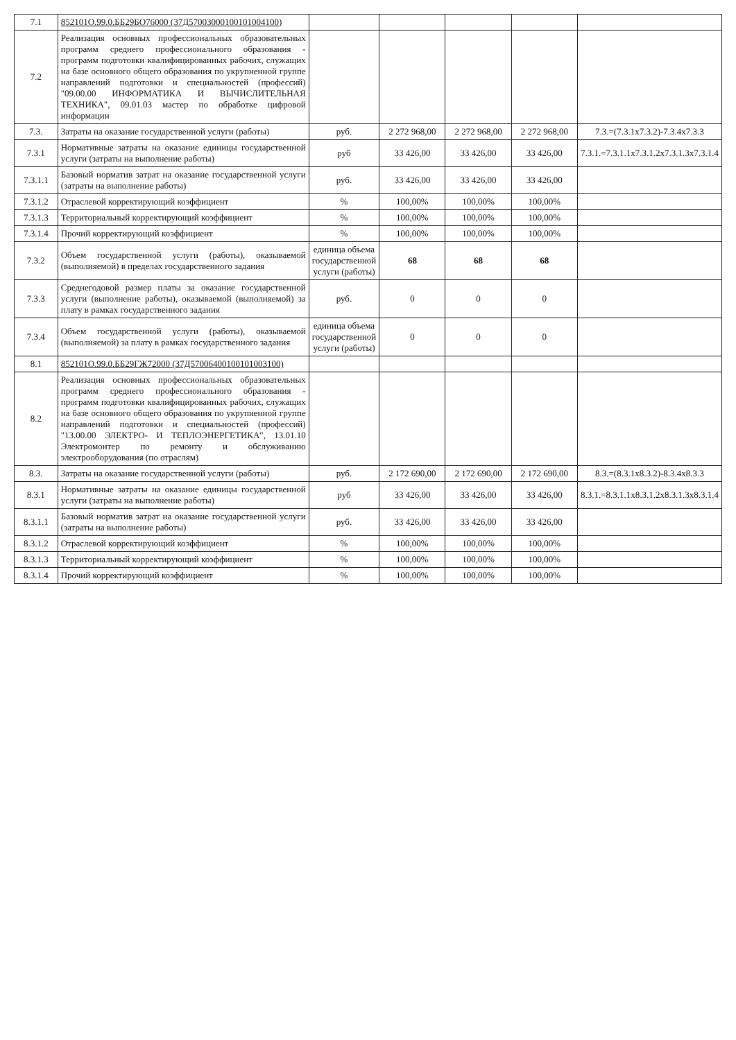| 7.1 | 852101О.99.0.ББ29БО76000 (37Д57003000100101004100) | | | | | |
| 7.2 | Реализация основных профессиональных образовательных программ среднего профессионального образования - программ подготовки квалифицированных рабочих, служащих на базе основного общего образования по укрупненной группе направлений подготовки и специальностей (профессий) "09.00.00 ИНФОРМАТИКА И ВЫЧИСЛИТЕЛЬНАЯ ТЕХНИКА", 09.01.03 мастер по обработке цифровой информации | | | | | |
| 7.3. | Затраты на оказание государственной услуги (работы) | руб. | 2 272 968,00 | 2 272 968,00 | 2 272 968,00 | 7.3.=(7.3.1x7.3.2)-7.3.4x7.3.3 |
| 7.3.1 | Нормативные затраты на оказание единицы государственной услуги (затраты на выполнение работы) | руб | 33 426,00 | 33 426,00 | 33 426,00 | 7.3.1.=7.3.1.1x7.3.1.2x7.3.1.3x7.3.1.4 |
| 7.3.1.1 | Базовый норматив затрат на оказание государственной услуги (затраты на выполнение работы) | руб. | 33 426,00 | 33 426,00 | 33 426,00 | |
| 7.3.1.2 | Отраслевой корректирующий коэффициент | % | 100,00% | 100,00% | 100,00% | |
| 7.3.1.3 | Территориальный корректирующий коэффициент | % | 100,00% | 100,00% | 100,00% | |
| 7.3.1.4 | Прочий корректирующий коэффициент | % | 100,00% | 100,00% | 100,00% | |
| 7.3.2 | Объем государственной услуги (работы), оказываемой (выполняемой) в пределах государственного задания | единица объема государственной услуги (работы) | 68 | 68 | 68 | |
| 7.3.3 | Среднегодовой размер платы за оказание государственной услуги (выполнение работы), оказываемой (выполняемой) за плату в рамках государственного задания | руб. | 0 | 0 | 0 | |
| 7.3.4 | Объем государственной услуги (работы), оказываемой (выполняемой) за плату в рамках государственного задания | единица объема государственной услуги (работы) | 0 | 0 | 0 | |
| 8.1 | 852101О.99.0.ББ29ГЖ72000 (37Д57006400100101003100) | | | | | |
| 8.2 | Реализация основных профессиональных образовательных программ среднего профессионального образования - программ подготовки квалифицированных рабочих, служащих на базе основного общего образования по укрупненной группе направлений подготовки и специальностей (профессий) "13.00.00 ЭЛЕКТРО- И ТЕПЛОЭНЕРГЕТИКА", 13.01.10 Электромонтер по ремонту и обслуживанию электрооборудования (по отраслям) | | | | | |
| 8.3. | Затраты на оказание государственной услуги (работы) | руб. | 2 172 690,00 | 2 172 690,00 | 2 172 690,00 | 8.3.=(8.3.1x8.3.2)-8.3.4x8.3.3 |
| 8.3.1 | Нормативные затраты на оказание единицы государственной услуги (затраты на выполнение работы) | руб | 33 426,00 | 33 426,00 | 33 426,00 | 8.3.1.=8.3.1.1x8.3.1.2x8.3.1.3x8.3.1.4 |
| 8.3.1.1 | Базовый норматив затрат на оказание государственной услуги (затраты на выполнение работы) | руб. | 33 426,00 | 33 426,00 | 33 426,00 | |
| 8.3.1.2 | Отраслевой корректирующий коэффициент | % | 100,00% | 100,00% | 100,00% | |
| 8.3.1.3 | Территориальный корректирующий коэффициент | % | 100,00% | 100,00% | 100,00% | |
| 8.3.1.4 | Прочий корректирующий коэффициент | % | 100,00% | 100,00% | 100,00% | |